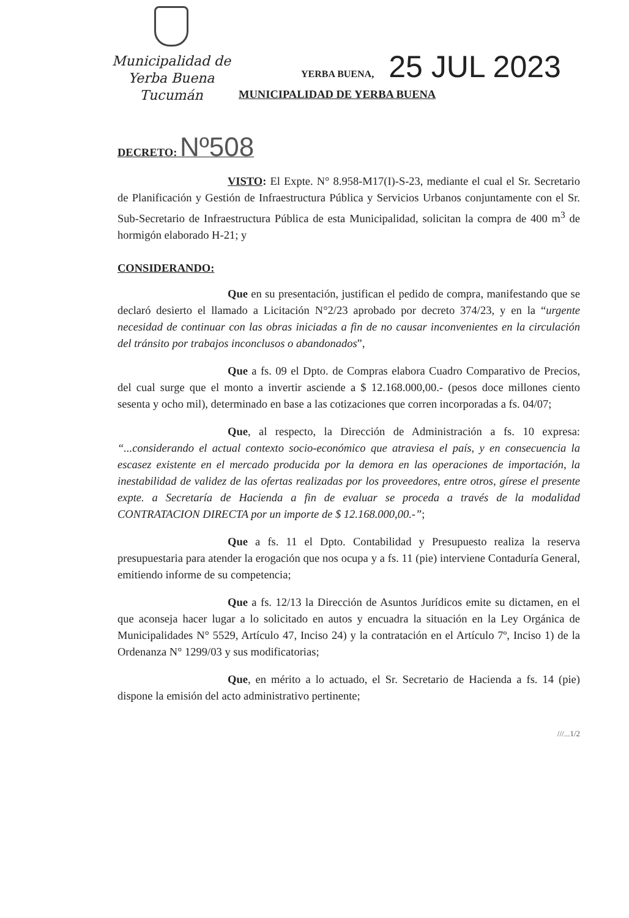Municipalidad de
Yerba Buena
Tucumán
YERBA BUENA, 25 JUL 2023
MUNICIPALIDAD DE YERBA BUENA
DECRETO: Nº508
VISTO: El Expte. N° 8.958-M17(I)-S-23, mediante el cual el Sr. Secretario de Planificación y Gestión de Infraestructura Pública y Servicios Urbanos conjuntamente con el Sr. Sub-Secretario de Infraestructura Pública de esta Municipalidad, solicitan la compra de 400 m<sup>3</sup> de hormigón elaborado H-21; y
CONSIDERANDO:
Que en su presentación, justifican el pedido de compra, manifestando que se declaró desierto el llamado a Licitación N°2/23 aprobado por decreto 374/23, y en la “urgente necesidad de continuar con las obras iniciadas a fin de no causar inconvenientes en la circulación del tránsito por trabajos inconclusos o abandonados”,
Que a fs. 09 el Dpto. de Compras elabora Cuadro Comparativo de Precios, del cual surge que el monto a invertir asciende a $ 12.168.000,00.- (pesos doce millones ciento sesenta y ocho mil), determinado en base a las cotizaciones que corren incorporadas a fs. 04/07;
Que, al respecto, la Dirección de Administración a fs. 10 expresa: “...considerando el actual contexto socio-económico que atraviesa el país, y en consecuencia la escasez existente en el mercado producida por la demora en las operaciones de importación, la inestabilidad de validez de las ofertas realizadas por los proveedores, entre otros, gírese el presente expte. a Secretaría de Hacienda a fin de evaluar se proceda a través de la modalidad CONTRATACION DIRECTA por un importe de $ 12.168.000,00.-”;
Que a fs. 11 el Dpto. Contabilidad y Presupuesto realiza la reserva presupuestaria para atender la erogación que nos ocupa y a fs. 11 (pie) interviene Contaduría General, emitiendo informe de su competencia;
Que a fs. 12/13 la Dirección de Asuntos Jurídicos emite su dictamen, en el que aconseja hacer lugar a lo solicitado en autos y encuadra la situación en la Ley Orgánica de Municipalidades N° 5529, Artículo 47, Inciso 24) y la contratación en el Artículo 7º, Inciso 1) de la Ordenanza N° 1299/03 y sus modificatorias;
Que, en mérito a lo actuado, el Sr. Secretario de Hacienda a fs. 14 (pie) dispone la emisión del acto administrativo pertinente;
///...1/2